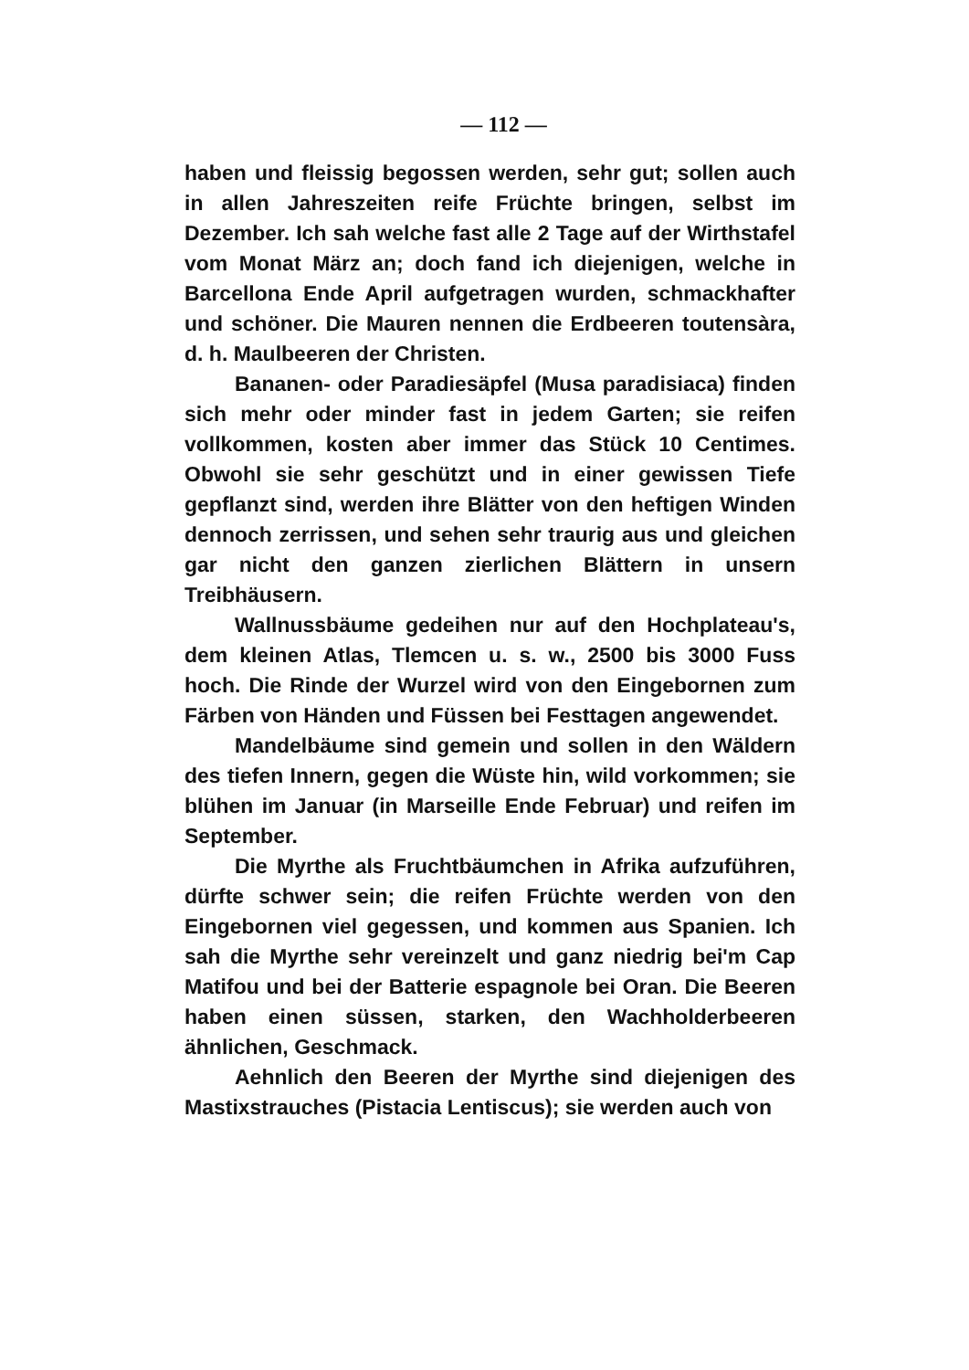— 112 —
haben und fleissig begossen werden, sehr gut; sollen auch in allen Jahreszeiten reife Früchte bringen, selbst im Dezember. Ich sah welche fast alle 2 Tage auf der Wirthstafel vom Monat März an; doch fand ich diejenigen, welche in Barcellona Ende April aufgetragen wurden, schmackhafter und schöner. Die Mauren nennen die Erdbeeren toutensàra, d. h. Maulbeeren der Christen.
Bananen- oder Paradiesäpfel (Musa paradisiaca) finden sich mehr oder minder fast in jedem Garten; sie reifen vollkommen, kosten aber immer das Stück 10 Centimes. Obwohl sie sehr geschützt und in einer gewissen Tiefe gepflanzt sind, werden ihre Blätter von den heftigen Winden dennoch zerrissen, und sehen sehr traurig aus und gleichen gar nicht den ganzen zierlichen Blättern in unsern Treibhäusern.
Wallnussbäume gedeihen nur auf den Hochplateau's, dem kleinen Atlas, Tlemcen u. s. w., 2500 bis 3000 Fuss hoch. Die Rinde der Wurzel wird von den Eingebornen zum Färben von Händen und Füssen bei Festtagen angewendet.
Mandelbäume sind gemein und sollen in den Wäldern des tiefen Innern, gegen die Wüste hin, wild vorkommen; sie blühen im Januar (in Marseille Ende Februar) und reifen im September.
Die Myrthe als Fruchtbäumchen in Afrika aufzuführen, dürfte schwer sein; die reifen Früchte werden von den Eingebornen viel gegessen, und kommen aus Spanien. Ich sah die Myrthe sehr vereinzelt und ganz niedrig bei'm Cap Matifou und bei der Batterie espagnole bei Oran. Die Beeren haben einen süssen, starken, den Wachholderbeeren ähnlichen, Geschmack.
Aehnlich den Beeren der Myrthe sind diejenigen des Mastixstrauches (Pistacia Lentiscus); sie werden auch von